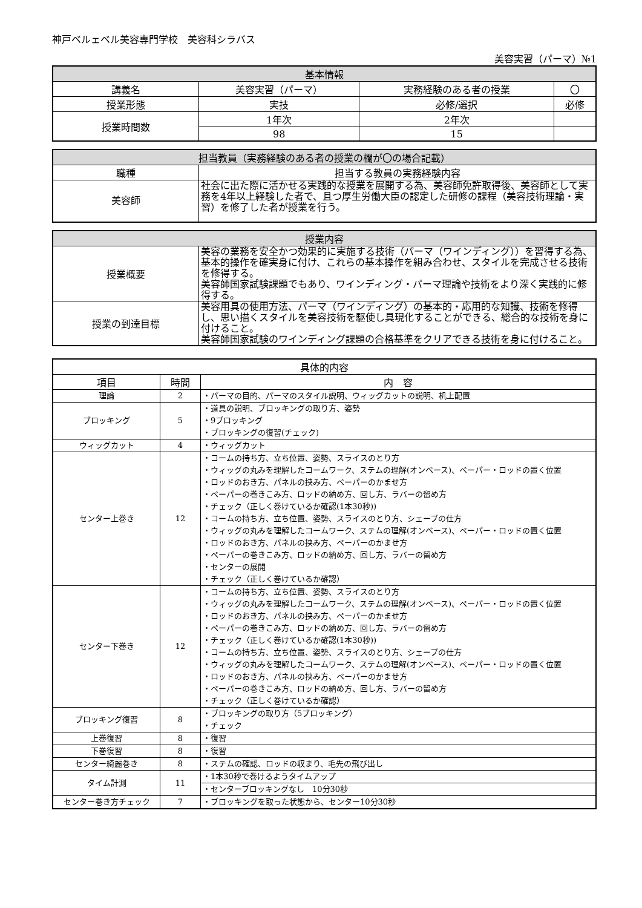神戸ベルェベル美容専門学校　美容科シラバス
美容実習（パーマ）№1
| 基本情報 | | | |
| --- | --- | --- | --- |
| 講義名 | 美容実習（パーマ） | 実務経験のある者の授業 | 〇 |
| 授業形態 | 実技 | 必修/選択 | 必修 |
| 授業時間数 | 1年次 | 2年次 | |
| | 98 | 15 | |
| 担当教員（実務経験のある者の授業の欄が〇の場合記載） | |
| --- | --- |
| 職種 | 担当する教員の実務経験内容 |
| 美容師 | 社会に出た際に活かせる実践的な授業を展開する為、美容師免許取得後、美容師として実務を4年以上経験した者で、且つ厚生労働大臣の認定した研修の課程（美容技術理論・実習）を修了した者が授業を行う。 |
| 授業内容 | |
| --- | --- |
| 授業概要 | 美容の業務を安全かつ効果的に実施する技術（パーマ（ワインディング））を習得する為、基本的操作を確実身に付け、これらの基本操作を組み合わせ、スタイルを完成させる技術を修得する。 美容師国家試験課題でもあり、ワインディング・パーマ理論や技術をより深く実践的に修得する。 |
| 授業の到達目標 | 美容用具の使用方法、パーマ（ワインディング）の基本的・応用的な知識、技術を修得し、思い描くスタイルを美容技術を駆使し具現化することができる、総合的な技術を身に付けること。 美容師国家試験のワインディング課題の合格基準をクリアできる技術を身に付けること。 |
| 具体的内容 | | |
| --- | --- | --- |
| 項目 | 時間 | 内 容 |
| 理論 | 2 | ・パーマの目的、パーマのスタイル説明、ウィッグカットの説明、机上配置 |
| ブロッキング | 5 | ・道具の説明、ブロッキングの取り方、姿勢 ・9ブロッキング ・ブロッキングの復習(チェック) |
| ウィッグカット | 4 | ・ウィッグカット |
| センター上巻き | 12 | ・コームの持ち方、立ち位置、姿勢、スライスのとり方 ・ウィッグの丸みを理解したコームワーク、ステムの理解(オンベース)、ペーパー・ロッドの置く位置 ・ロッドのおき方、パネルの挟み方、ペーパーのかませ方 ・ペーパーの巻きこみ方、ロッドの納め方、回し方、ラバーの留め方 ・チェック（正しく巻けているか確認(1本30秒)) ・コームの持ち方、立ち位置、姿勢、スライスのとり方、シェープの仕方 ・ウィッグの丸みを理解したコームワーク、ステムの理解(オンベース)、ペーパー・ロッドの置く位置 ・ロッドのおき方、パネルの挟み方、ペーパーのかませ方 ・ペーパーの巻きこみ方、ロッドの納め方、回し方、ラバーの留め方 ・センターの展開 ・チェック（正しく巻けているか確認） |
| センター下巻き | 12 | ・コームの持ち方、立ち位置、姿勢、スライスのとり方 ・ウィッグの丸みを理解したコームワーク、ステムの理解(オンベース)、ペーパー・ロッドの置く位置 ・ロッドのおき方、パネルの挟み方、ペーパーのかませ方 ・ペーパーの巻きこみ方、ロッドの納め方、回し方、ラバーの留め方 ・チェック（正しく巻けているか確認(1本30秒)) ・コームの持ち方、立ち位置、姿勢、スライスのとり方、シェープの仕方 ・ウィッグの丸みを理解したコームワーク、ステムの理解(オンベース)、ペーパー・ロッドの置く位置 ・ロッドのおき方、パネルの挟み方、ペーパーのかませ方 ・ペーパーの巻きこみ方、ロッドの納め方、回し方、ラバーの留め方 ・チェック（正しく巻けているか確認） |
| ブロッキング復習 | 8 | ・ブロッキングの取り方（5ブロッキング） ・チェック |
| 上巻復習 | 8 | ・復習 |
| 下巻復習 | 8 | ・復習 |
| センター綺麗巻き | 8 | ・ステムの確認、ロッドの収まり、毛先の飛び出し |
| タイム計測 | 11 | ・1本30秒で巻けるようタイムアップ |
| | | ・センターブロッキングなし 10分30秒 |
| センター巻き方チェック | 7 | ・ブロッキングを取った状態から、センター10分30秒 |